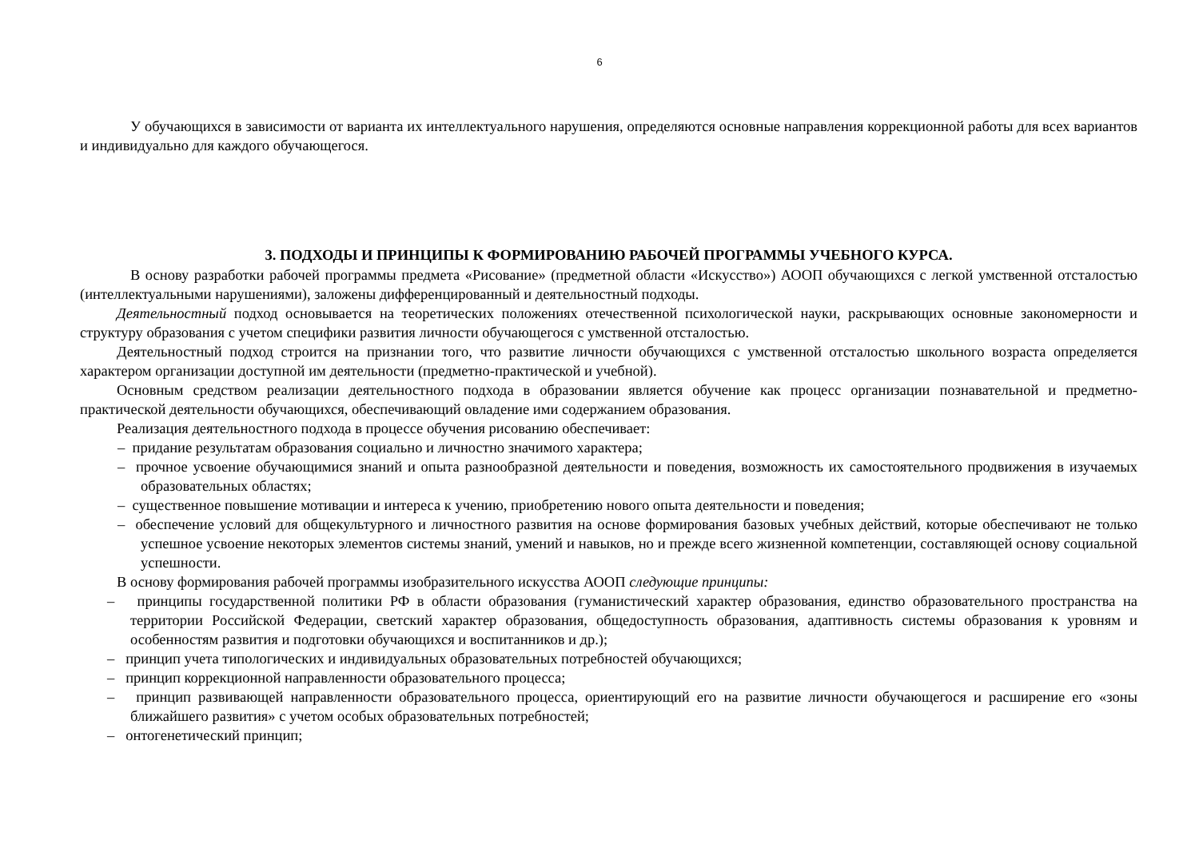6
У обучающихся в зависимости от варианта их интеллектуального нарушения, определяются основные направления коррекционной работы для всех вариантов и индивидуально для каждого обучающегося.
3. ПОДХОДЫ И ПРИНЦИПЫ К ФОРМИРОВАНИЮ РАБОЧЕЙ ПРОГРАММЫ УЧЕБНОГО КУРСА.
В основу разработки рабочей программы предмета «Рисование» (предметной области «Искусство») АООП обучающихся с легкой умственной отсталостью (интеллектуальными нарушениями), заложены дифференцированный и деятельностный подходы.
Деятельностный подход основывается на теоретических положениях отечественной психологической науки, раскрывающих основные закономерности и структуру образования с учетом специфики развития личности обучающегося с умственной отсталостью.
Деятельностный подход строится на признании того, что развитие личности обучающихся с умственной отсталостью школьного возраста определяется характером организации доступной им деятельности (предметно-практической и учебной).
Основным средством реализации деятельностного подхода в образовании является обучение как процесс организации познавательной и предметно-практической деятельности обучающихся, обеспечивающий овладение ими содержанием образования.
Реализация деятельностного подхода в процессе обучения рисованию обеспечивает:
– придание результатам образования социально и личностно значимого характера;
– прочное усвоение обучающимися знаний и опыта разнообразной деятельности и поведения, возможность их самостоятельного продвижения в изучаемых образовательных областях;
– существенное повышение мотивации и интереса к учению, приобретению нового опыта деятельности и поведения;
– обеспечение условий для общекультурного и личностного развития на основе формирования базовых учебных действий, которые обеспечивают не только успешное усвоение некоторых элементов системы знаний, умений и навыков, но и прежде всего жизненной компетенции, составляющей основу социальной успешности.
В основу формирования рабочей программы изобразительного искусства АООП следующие принципы:
– принципы государственной политики РФ в области образования (гуманистический характер образования, единство образовательного пространства на территории Российской Федерации, светский характер образования, общедоступность образования, адаптивность системы образования к уровням и особенностям развития и подготовки обучающихся и воспитанников и др.);
– принцип учета типологических и индивидуальных образовательных потребностей обучающихся;
– принцип коррекционной направленности образовательного процесса;
– принцип развивающей направленности образовательного процесса, ориентирующий его на развитие личности обучающегося и расширение его «зоны ближайшего развития» с учетом особых образовательных потребностей;
– онтогенетический принцип;